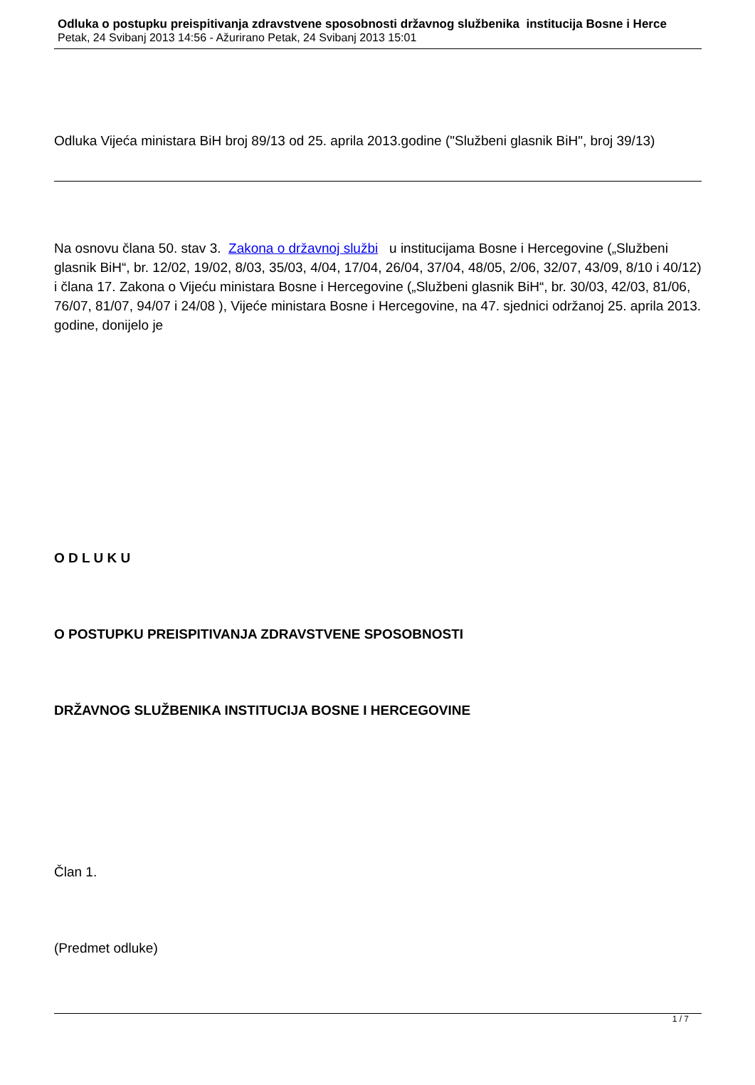Odluka o postupku preispitivanja zdravstvene sposobnosti državnog službenika institucija Bosne i Herce
Petak, 24 Svibanj 2013 14:56 - Ažurirano Petak, 24 Svibanj 2013 15:01
Odluka Vijeća ministara BiH broj 89/13 od 25. aprila 2013.godine ("Službeni glasnik BiH", broj 39/13)
Na osnovu člana 50. stav 3. Zakona o državnoj službi u institucijama Bosne i Hercegovine („Službeni glasnik BiH“, br. 12/02, 19/02, 8/03, 35/03, 4/04, 17/04, 26/04, 37/04, 48/05, 2/06, 32/07, 43/09, 8/10 i 40/12) i člana 17. Zakona o Vijeću ministara Bosne i Hercegovine („Službeni glasnik BiH“, br. 30/03, 42/03, 81/06, 76/07, 81/07, 94/07 i 24/08 ), Vijeće ministara Bosne i Hercegovine, na 47. sjednici održanoj 25. aprila 2013. godine, donijelo je
O D L U K U
O POSTUPKU PREISPITIVANJA ZDRAVSTVENE SPOSOBNOSTI
DRŽAVNOG SLUŽBENIKA INSTITUCIJA BOSNE I HERCEGOVINE
Član 1.
(Predmet odluke)
1 / 7